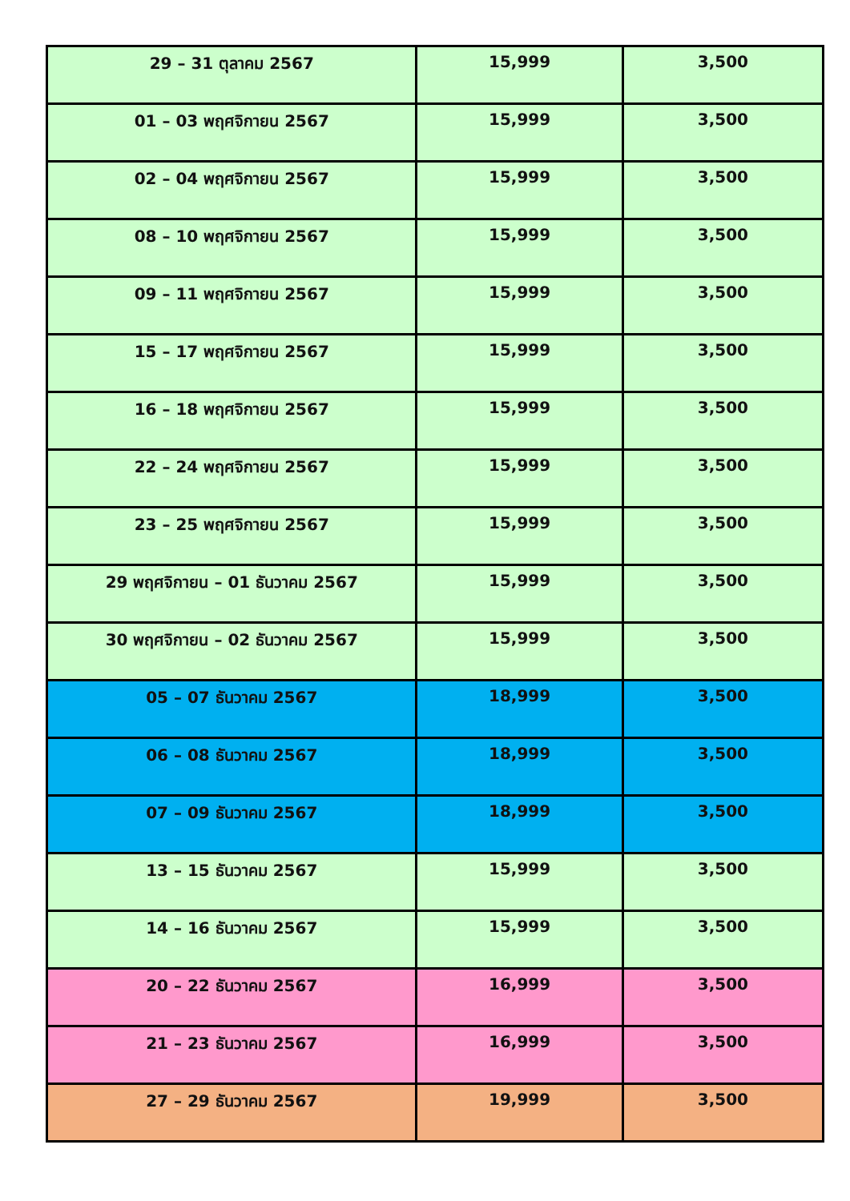| 29 – 31 ตุลาคม 2567 | 15,999 | 3,500 |
| 01 – 03 พฤศจิกายน 2567 | 15,999 | 3,500 |
| 02 – 04 พฤศจิกายน 2567 | 15,999 | 3,500 |
| 08 – 10 พฤศจิกายน 2567 | 15,999 | 3,500 |
| 09 – 11 พฤศจิกายน 2567 | 15,999 | 3,500 |
| 15 – 17 พฤศจิกายน 2567 | 15,999 | 3,500 |
| 16 – 18 พฤศจิกายน 2567 | 15,999 | 3,500 |
| 22 – 24 พฤศจิกายน 2567 | 15,999 | 3,500 |
| 23 – 25 พฤศจิกายน 2567 | 15,999 | 3,500 |
| 29 พฤศจิกายน – 01 ธันวาคม 2567 | 15,999 | 3,500 |
| 30 พฤศจิกายน – 02 ธันวาคม 2567 | 15,999 | 3,500 |
| 05 – 07 ธันวาคม 2567 | 18,999 | 3,500 |
| 06 – 08 ธันวาคม 2567 | 18,999 | 3,500 |
| 07 – 09 ธันวาคม 2567 | 18,999 | 3,500 |
| 13 – 15 ธันวาคม 2567 | 15,999 | 3,500 |
| 14 – 16 ธันวาคม 2567 | 15,999 | 3,500 |
| 20 – 22 ธันวาคม 2567 | 16,999 | 3,500 |
| 21 – 23 ธันวาคม 2567 | 16,999 | 3,500 |
| 27 – 29 ธันวาคม 2567 | 19,999 | 3,500 |